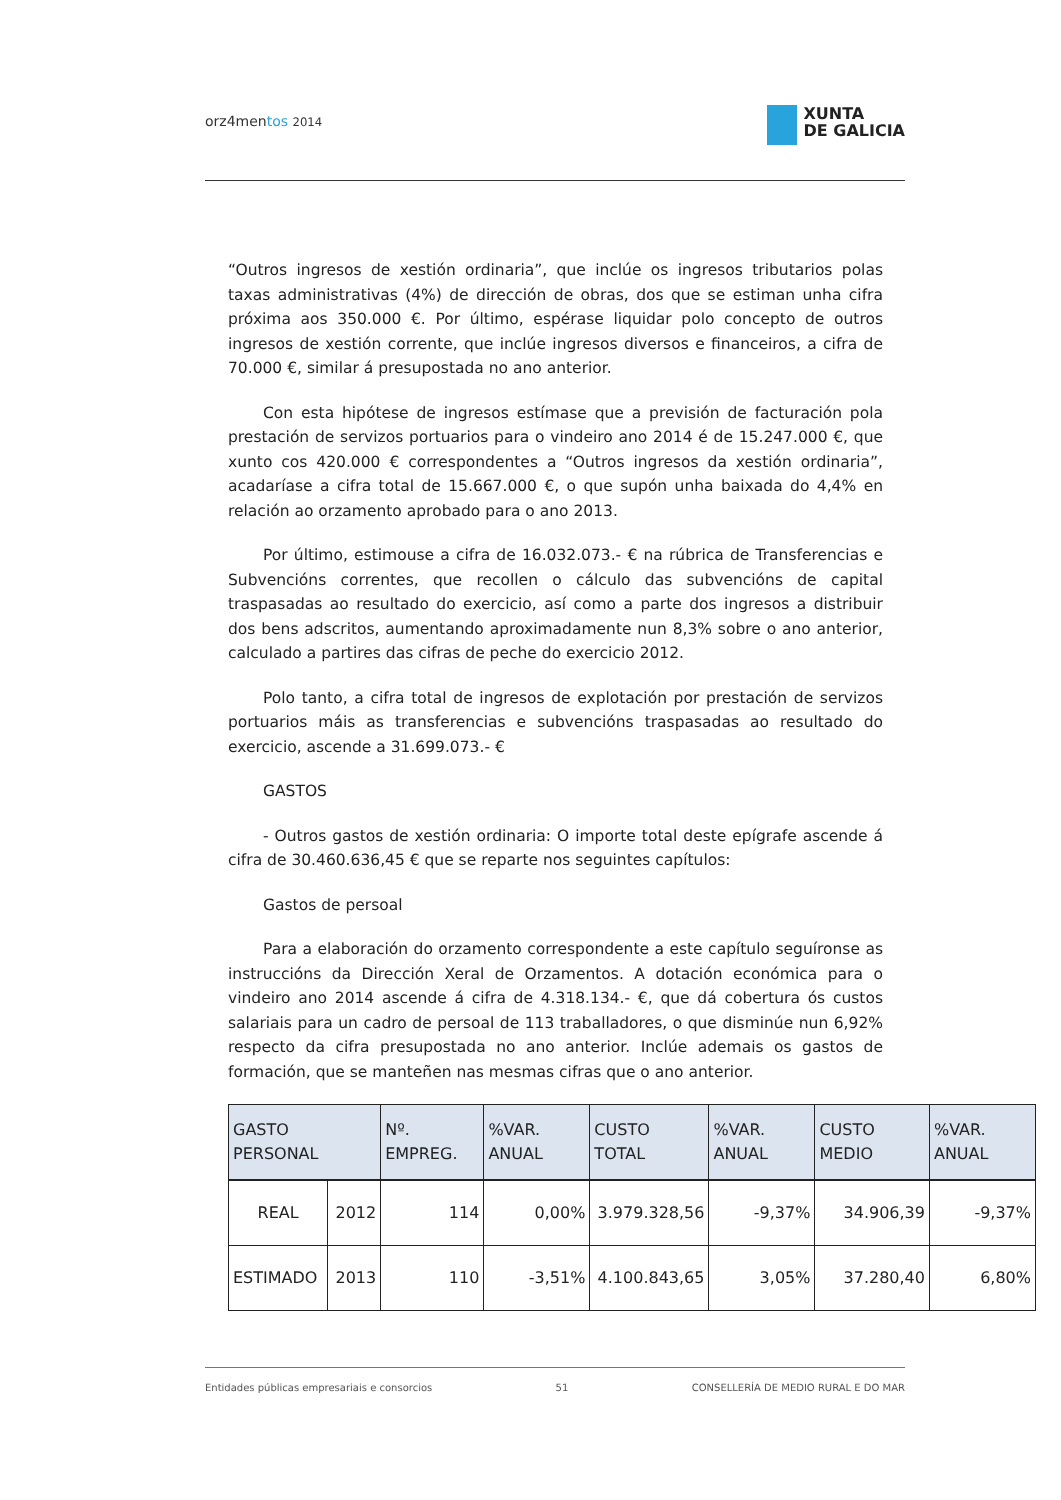orz4mentos 2014
XUNTA
DE GALICIA
“Outros ingresos de xestión ordinaria”, que inclúe os ingresos tributarios polas taxas administrativas (4%) de dirección de obras, dos que se estiman unha cifra próxima aos 350.000 €. Por último, espérase liquidar polo concepto de outros ingresos de xestión corrente, que inclúe ingresos diversos e financeiros, a cifra de 70.000 €, similar á presupostada no ano anterior.
Con esta hipótese de ingresos estímase que a previsión de facturación pola prestación de servizos portuarios para o vindeiro ano 2014 é de 15.247.000 €, que xunto cos 420.000 € correspondentes a “Outros ingresos da xestión ordinaria”, acadaríase a cifra total de 15.667.000 €, o que supón unha baixada do 4,4% en relación ao orzamento aprobado para o ano 2013.
Por último, estimouse a cifra de 16.032.073.- € na rúbrica de Transferencias e Subvencións correntes, que recollen o cálculo das subvencións de capital traspasadas ao resultado do exercicio, así como a parte dos ingresos a distribuir dos bens adscritos, aumentando aproximadamente nun 8,3% sobre o ano anterior, calculado a partires das cifras de peche do exercicio 2012.
Polo tanto, a cifra total de ingresos de explotación por prestación de servizos portuarios máis as transferencias e subvencións traspasadas ao resultado do exercicio, ascende a 31.699.073.- €
GASTOS
- Outros gastos de xestión ordinaria: O importe total deste epígrafe ascende á cifra de 30.460.636,45 € que se reparte nos seguintes capítulos:
Gastos de persoal
Para a elaboración do orzamento correspondente a este capítulo seguíronse as instruccións da Dirección Xeral de Orzamentos. A dotación económica para o vindeiro ano 2014 ascende á cifra de 4.318.134.- €, que dá cobertura ós custos salariais para un cadro de persoal de 113 traballadores, o que disminúe nun 6,92% respecto da cifra presupostada no ano anterior. Inclúe ademais os gastos de formación, que se manteñen nas mesmas cifras que o ano anterior.
| GASTO PERSONAL | | Nº. EMPREG. | %VAR. ANUAL | CUSTO TOTAL | %VAR. ANUAL | CUSTO MEDIO | %VAR. ANUAL |
| --- | --- | --- | --- | --- | --- | --- | --- |
| REAL | 2012 | 114 | 0,00% | 3.979.328,56 | -9,37% | 34.906,39 | -9,37% |
| ESTIMADO | 2013 | 110 | -3,51% | 4.100.843,65 | 3,05% | 37.280,40 | 6,80% |
Entidades públicas empresariais e consorcios 51 CONSELLERÍA DE MEDIO RURAL E DO MAR